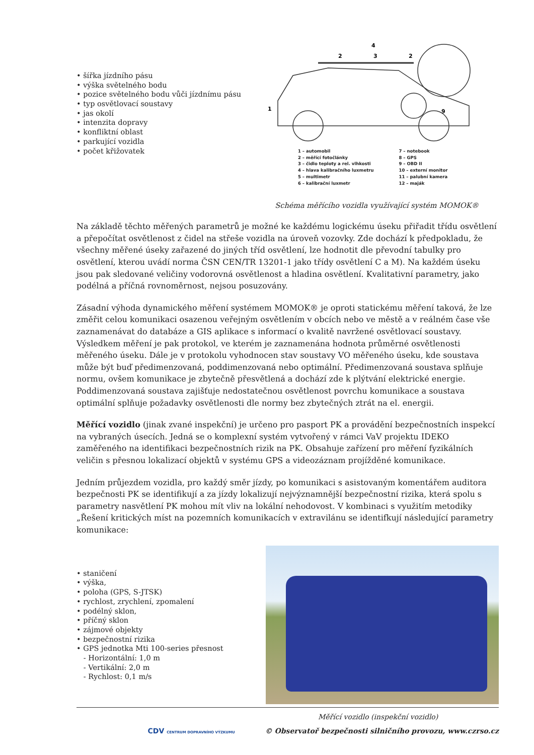• šířka jízdního pásu
• výška světelného bodu
• pozice světelného bodu vůči jízdnímu pásu
• typ osvětlovací soustavy
• jas okolí
• intenzita dopravy
• konfliktní oblast
• parkující vozidla
• počet křižovatek
1
2
3
4
2
9
1 – automobil
2 – měřící fotočlánky
3 – čidlo teploty a rel. vlhkosti
4 – hlava kalibračního luxmetru
5 – multimetr
6 – kalibrační luxmetr
7 – notebook
8 – GPS
9 – OBD II
10 – externí monitor
11 – palubní kamera
12 – maják
Schéma měřícího vozidla využívající systém MOMOK®
Na základě těchto měřených parametrů je možné ke každému logickému úseku přiřadit třídu osvětlení a přepočítat osvětlenost z čidel na střeše vozidla na úroveň vozovky. Zde dochází k předpokladu, že všechny měřené úseky zařazené do jiných tříd osvětlení, lze hodnotit dle převodní tabulky pro osvětlení, kterou uvádí norma ČSN CEN/TR 13201-1 jako třídy osvětlení C a M). Na každém úseku jsou pak sledované veličiny vodorovná osvětlenost a hladina osvětlení. Kvalitativní parametry, jako podélná a příčná rovnoměrnost, nejsou posuzovány.
Zásadní výhoda dynamického měření systémem MOMOK® je oproti statickému měření taková, že lze změřit celou komunikaci osazenou veřejným osvětlením v obcích nebo ve městě a v reálném čase vše zaznamenávat do databáze a GIS aplikace s informací o kvalitě navržené osvětlovací soustavy. Výsledkem měření je pak protokol, ve kterém je zaznamenána hodnota průměrné osvětlenosti měřeného úseku. Dále je v protokolu vyhodnocen stav soustavy VO měřeného úseku, kde soustava může být buď předimenzovaná, poddimenzovaná nebo optimální. Předimenzovaná soustava splňuje normu, ovšem komunikace je zbytečně přesvětlená a dochází zde k plýtvání elektrické energie. Poddimenzovaná soustava zajišťuje nedostatečnou osvětlenost povrchu komunikace a soustava optimální splňuje požadavky osvětlenosti dle normy bez zbytečných ztrát na el. energii.
Měřící vozidlo (jinak zvané inspekční) je určeno pro pasport PK a provádění bezpečnostních inspekcí na vybraných úsecích. Jedná se o komplexní systém vytvořený v rámci VaV projektu IDEKO zaměřeného na identifikaci bezpečnostních rizik na PK. Obsahuje zařízení pro měření fyzikálních veličin s přesnou lokalizací objektů v systému GPS a videozáznam projížděné komunikace.
Jedním průjezdem vozidla, pro každý směr jízdy, po komunikaci s asistovaným komentářem auditora bezpečnosti PK se identifikují a za jízdy lokalizují nejvýznamnější bezpečnostní rizika, která spolu s parametry nasvětlení PK mohou mít vliv na lokální nehodovost. V kombinaci s využitím metodiky „Řešení kritických míst na pozemních komunikacích v extravilánu se identifkují následující parametry komunikace:
• staničení
• výška,
• poloha (GPS, S-JTSK)
• rychlost, zrychlení, zpomalení
• podélný sklon,
• příčný sklon
• zájmové objekty
• bezpečnostní rizika
• GPS jednotka Mti 100-series přesnost
- Horizontální: 1,0 m
- Vertikální: 2,0 m
- Rychlost: 0,1 m/s
Měřící vozidlo (inspekční vozidlo)
CDV CENTRUM DOPRAVNÍHO VÝZKUMU © Observatoř bezpečnosti silničního provozu, www.czrso.cz